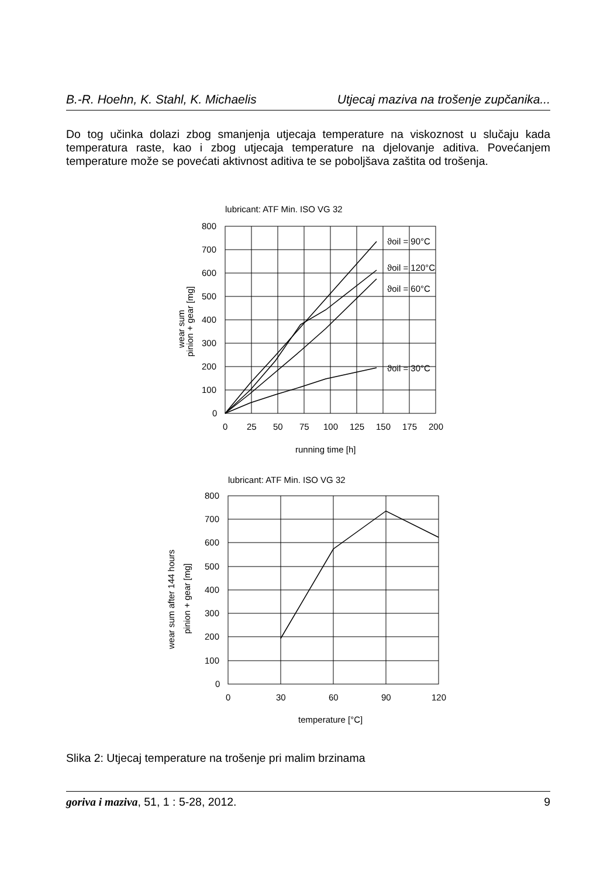B.-R. Hoehn, K. Stahl, K. Michaelis Utjecaj maziva na trošenje zupčanika...
Do tog učinka dolazi zbog smanjenja utjecaja temperature na viskoznost u slučaju kada temperatura raste, kao i zbog utjecaja temperature na djelovanje aditiva. Povećanjem temperature može se povećati aktivnost aditiva te se poboljšava zaštita od trošenja.
lubricant: ATF Min. ISO VG 32
ϑoil = 90°C
ϑoil = 120°C
ϑoil = 60°C
ϑoil = 30°C
800
700
600
500
400
300
200
100
0
0
25
50
75
100
125
150
175
200
running time [h]
wear sum
pinion + gear [mg]
lubricant: ATF Min. ISO VG 32
800
700
600
500
400
300
200
100
0
0
30
60
90
120
temperature [°C]
wear sum after 144 hours
pinion + gear [mg]
Slika 2: Utjecaj temperature na trošenje pri malim brzinama
goriva i maziva, 51, 1 : 5-28, 2012. 9